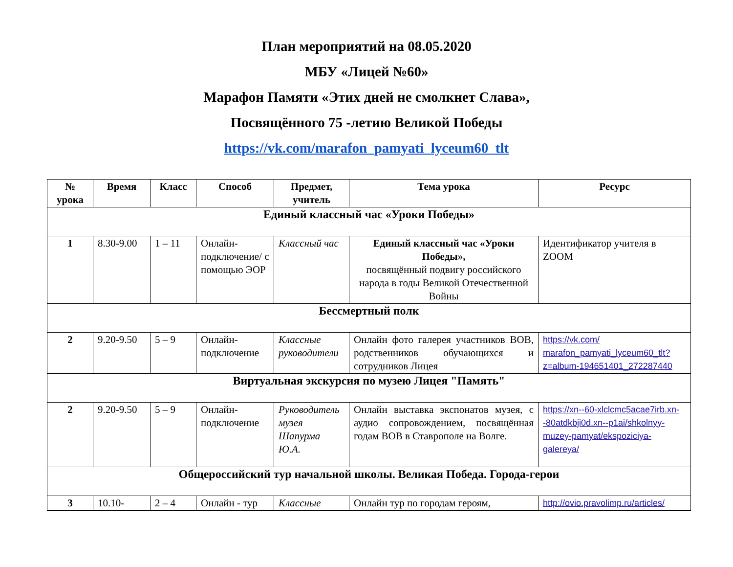План мероприятий на 08.05.2020
МБУ «Лицей №60»
Марафон Памяти «Этих дней не смолкнет Слава»,
Посвящённого 75 -летию Великой Победы
https://vk.com/marafon_pamyati_lyceum60_tlt
| № урока | Время | Класс | Способ | Предмет, учитель | Тема урока | Ресурс |
| --- | --- | --- | --- | --- | --- | --- |
| Единый классный час «Уроки Победы» | | | | | | |
| 1 | 8.30-9.00 | 1 – 11 | Онлайн-подключение/ с помощью ЭОР | Классный час | Единый классный час «Уроки Победы», посвящённый подвигу российского народа в годы Великой Отечественной Войны | Идентификатор учителя в ZOOM |
| Бессмертный полк | | | | | | |
| 2 | 9.20-9.50 | 5 – 9 | Онлайн-подключение | Классные руководители | Онлайн фото галерея участников ВОВ, родственников обучающихся и сотрудников Лицея | https://vk.com/ marafon_pamyati_lyceum60_tlt?z=album-194651401_272287440 |
| Виртуальная экскурсия по музею Лицея "Память" | | | | | | |
| 2 | 9.20-9.50 | 5 – 9 | Онлайн-подключение | Руководитель музея Шапурма Ю.А. | Онлайн выставка экспонатов музея, с аудио сопровождением, посвящённая годам ВОВ в Ставрополе на Волге. | https://xn--60-xlclcmc5acae7irb.xn--80atdkbji0d.xn--p1ai/shkolnyy-muzey-pamyat/ekspoziciya-galereya/ |
| Общероссийский тур начальной школы. Великая Победа. Города-герои | | | | | | |
| 3 | 10.10- | 2 – 4 | Онлайн - тур | Классные | Онлайн тур по городам героям, | http://ovio.pravolimp.ru/articles/ |